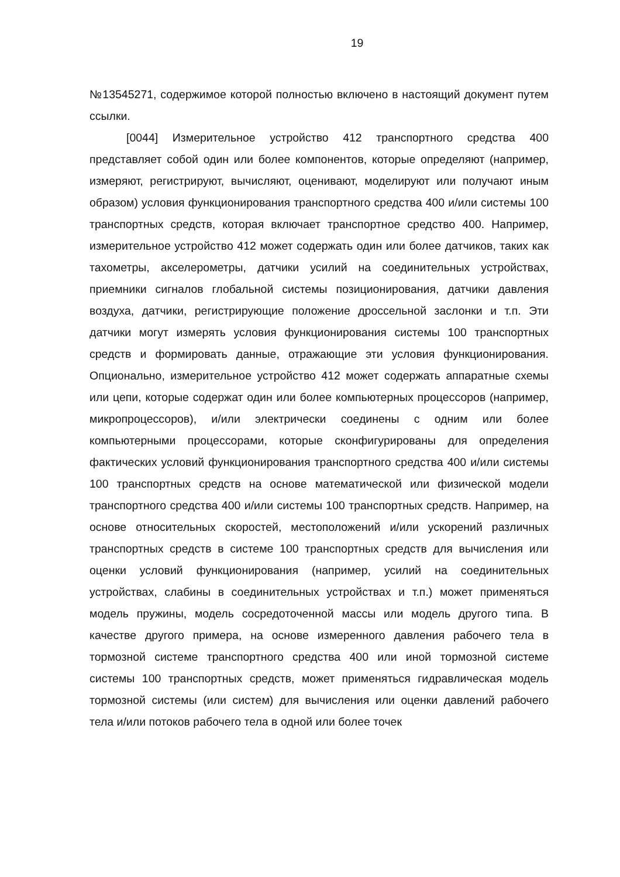19
№13545271, содержимое которой полностью включено в настоящий документ путем ссылки.
[0044] Измерительное устройство 412 транспортного средства 400 представляет собой один или более компонентов, которые определяют (например, измеряют, регистрируют, вычисляют, оценивают, моделируют или получают иным образом) условия функционирования транспортного средства 400 и/или системы 100 транспортных средств, которая включает транспортное средство 400. Например, измерительное устройство 412 может содержать один или более датчиков, таких как тахометры, акселерометры, датчики усилий на соединительных устройствах, приемники сигналов глобальной системы позиционирования, датчики давления воздуха, датчики, регистрирующие положение дроссельной заслонки и т.п. Эти датчики могут измерять условия функционирования системы 100 транспортных средств и формировать данные, отражающие эти условия функционирования. Опционально, измерительное устройство 412 может содержать аппаратные схемы или цепи, которые содержат один или более компьютерных процессоров (например, микропроцессоров), и/или электрически соединены с одним или более компьютерными процессорами, которые сконфигурированы для определения фактических условий функционирования транспортного средства 400 и/или системы 100 транспортных средств на основе математической или физической модели транспортного средства 400 и/или системы 100 транспортных средств. Например, на основе относительных скоростей, местоположений и/или ускорений различных транспортных средств в системе 100 транспортных средств для вычисления или оценки условий функционирования (например, усилий на соединительных устройствах, слабины в соединительных устройствах и т.п.) может применяться модель пружины, модель сосредоточенной массы или модель другого типа. В качестве другого примера, на основе измеренного давления рабочего тела в тормозной системе транспортного средства 400 или иной тормозной системе системы 100 транспортных средств, может применяться гидравлическая модель тормозной системы (или систем) для вычисления или оценки давлений рабочего тела и/или потоков рабочего тела в одной или более точек